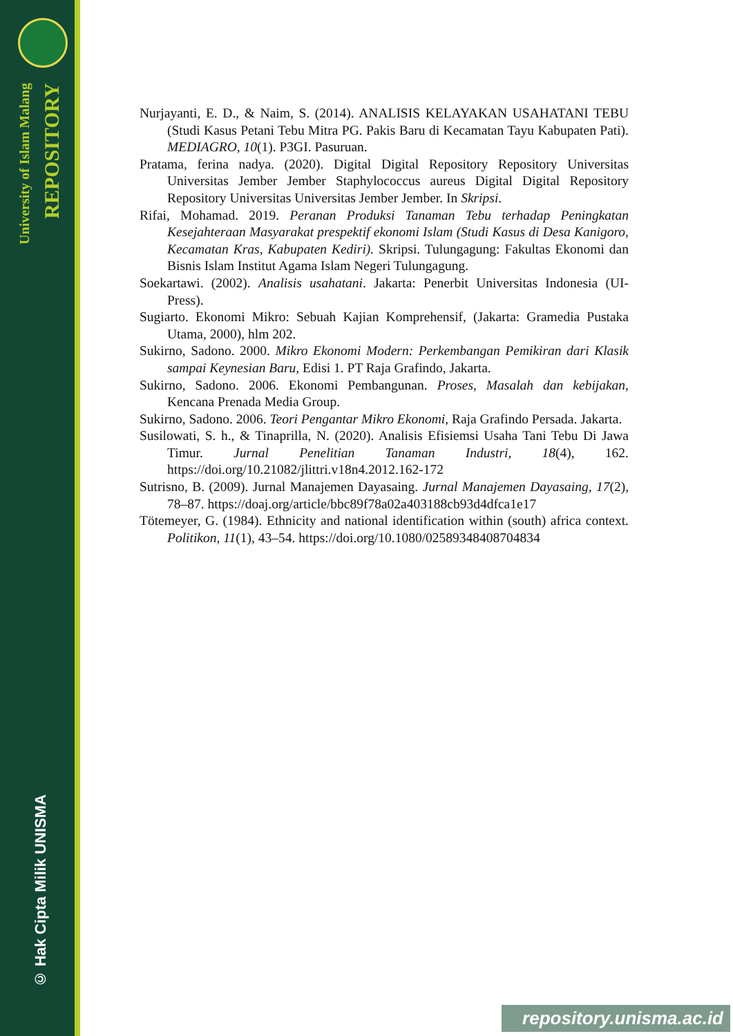University of Islam Malang
REPOSITORY
© Hak Cipta Milik UNISMA
Nurjayanti, E. D., & Naim, S. (2014). ANALISIS KELAYAKAN USAHATANI TEBU (Studi Kasus Petani Tebu Mitra PG. Pakis Baru di Kecamatan Tayu Kabupaten Pati). MEDIAGRO, 10(1). P3GI. Pasuruan.
Pratama, ferina nadya. (2020). Digital Digital Repository Repository Universitas Universitas Jember Jember Staphylococcus aureus Digital Digital Repository Repository Universitas Universitas Jember Jember. In Skripsi.
Rifai, Mohamad. 2019. Peranan Produksi Tanaman Tebu terhadap Peningkatan Kesejahteraan Masyarakat prespektif ekonomi Islam (Studi Kasus di Desa Kanigoro, Kecamatan Kras, Kabupaten Kediri). Skripsi. Tulungagung: Fakultas Ekonomi dan Bisnis Islam Institut Agama Islam Negeri Tulungagung.
Soekartawi. (2002). Analisis usahatani. Jakarta: Penerbit Universitas Indonesia (UI-Press).
Sugiarto. Ekonomi Mikro: Sebuah Kajian Komprehensif, (Jakarta: Gramedia Pustaka Utama, 2000), hlm 202.
Sukirno, Sadono. 2000. Mikro Ekonomi Modern: Perkembangan Pemikiran dari Klasik sampai Keynesian Baru, Edisi 1. PT Raja Grafindo, Jakarta.
Sukirno, Sadono. 2006. Ekonomi Pembangunan. Proses, Masalah dan kebijakan, Kencana Prenada Media Group.
Sukirno, Sadono. 2006. Teori Pengantar Mikro Ekonomi, Raja Grafindo Persada. Jakarta.
Susilowati, S. h., & Tinaprilla, N. (2020). Analisis Efisiemsi Usaha Tani Tebu Di Jawa Timur. Jurnal Penelitian Tanaman Industri, 18(4), 162. https://doi.org/10.21082/jlittri.v18n4.2012.162-172
Sutrisno, B. (2009). Jurnal Manajemen Dayasaing. Jurnal Manajemen Dayasaing, 17(2), 78–87. https://doaj.org/article/bbc89f78a02a403188cb93d4dfca1e17
Tötemeyer, G. (1984). Ethnicity and national identification within (south) africa context. Politikon, 11(1), 43–54. https://doi.org/10.1080/02589348408704834
repository.unisma.ac.id